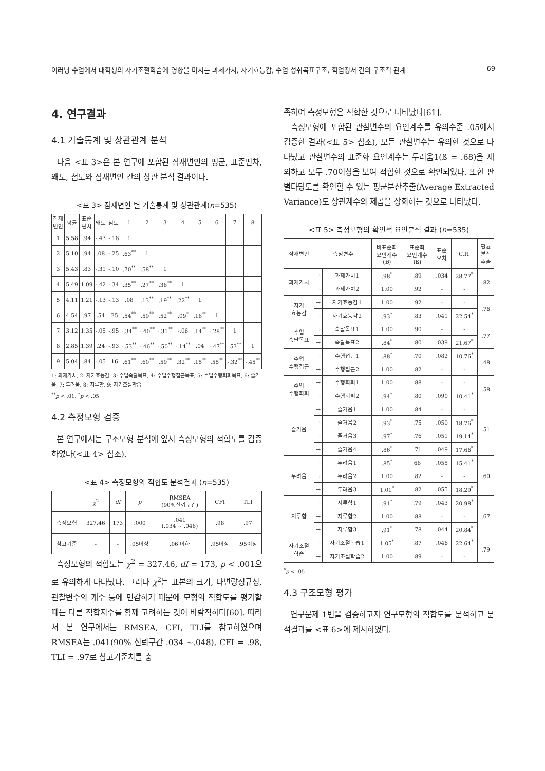이러닝 수업에서 대학생의 자기조절학습에 영향을 미치는 과제가치, 자기효능감, 수업 성취목표구조, 학업정서 간의 구조적 관계 69
4. 연구결과
4.1 기술통계 및 상관관계 분석
다음 <표 3>은 본 연구에 포함된 잠재변인의 평균, 표준편차, 왜도, 첨도와 잠재변인 간의 상관 분석 결과이다.
<표 3> 잠재변인 별 기술통계 및 상관관계(n=535)
| 잠재 변인 | 평균 | 표준 편차 | 왜도 | 첨도 | 1 | 2 | 3 | 4 | 5 | 6 | 7 | 8 |
| --- | --- | --- | --- | --- | --- | --- | --- | --- | --- | --- | --- | --- |
| 1 | 5.58 | .94 | -.43 | -.18 | 1 | | | | | | | |
| 2 | 5.10 | .94 | .08 | -.25 | .63<sup>**</sup> | 1 | | | | | | |
| 3 | 5.43 | .83 | -.31 | -.10 | .70<sup>**</sup> | .58<sup>**</sup> | 1 | | | | | |
| 4 | 5.49 | 1.09 | -.42 | -.34 | .35<sup>**</sup> | .27<sup>**</sup> | .38<sup>**</sup> | 1 | | | | |
| 5 | 4.11 | 1.21 | -.13 | -.13 | .08 | .13<sup>**</sup> | .19<sup>**</sup> | .22<sup>**</sup> | 1 | | | |
| 6 | 4.54 | .97 | .54 | .25 | .54<sup>**</sup> | .59<sup>**</sup> | .52<sup>**</sup> | .09<sup>*</sup> | .18<sup>**</sup> | 1 | | |
| 7 | 3.12 | 1.35 | -.05 | -.95 | -.34<sup>**</sup> | -.40<sup>**</sup> | -.31<sup>**</sup> | -.06 | .14<sup>**</sup> | -.28<sup>**</sup> | 1 | |
| 8 | 2.85 | 1.39 | .24 | -.93 | -.53<sup>**</sup> | -.46<sup>**</sup> | -.50<sup>**</sup> | -.14<sup>**</sup> | .04 | -.47<sup>**</sup> | .53<sup>**</sup> | 1 |
| 9 | 5.04 | .84 | -.05 | .16 | .61<sup>**</sup> | .60<sup>**</sup> | .59<sup>**</sup> | .32<sup>**</sup> | .15<sup>**</sup> | .55<sup>**</sup> | -.32<sup>**</sup> | -.45<sup>**</sup> |
1: 과제가치, 2: 자기효능감, 3: 수업숙달목표, 4: 수업수행접근목표, 5: 수업수행회피목표, 6: 즐거움, 7: 두려움, 8: 지루함, 9: 자기조절학습
<sup>**</sup> p < .01, <sup>*</sup>p < .05
4.2 측정모형 검증
본 연구에서는 구조모형 분석에 앞서 측정모형의 적합도를 검증하였다(<표 4> 참조).
<표 4> 측정모형의 적합도 분석결과 (n=535)
| | χ<sup>2</sup> | df | p | RMSEA (90%신뢰구간) | CFI | TLI |
| --- | --- | --- | --- | --- | --- | --- |
| 측정모형 | 327.46 | 173 | .000 | .041 (.034 ~ .048) | .98 | .97 |
| 참고기준 | - | - | .05이상 | .06 이하 | .95이상 | .95이상 |
측정모형의 적합도는 χ<sup>2</sup> = 327.46, df = 173, p < .001으로 유의하게 나타났다. 그러나 χ<sup>2</sup>는 표본의 크기, 다변량정규성, 관찰변수의 개수 등에 민감하기 때문에 모형의 적합도를 평가할 때는 다른 적합지수를 함께 고려하는 것이 바람직하다[60]. 따라서 본 연구에서는 RMSEA, CFI, TLI를 참고하였으며 RMSEA는 .041(90% 신뢰구간 .034 ~.048), CFI = .98, TLI = .97로 참고기준치를 충
족하여 측정모형은 적합한 것으로 나타났다[61].
측정모형에 포함된 관찰변수의 요인계수를 유의수준 .05에서 검증한 결과(<표 5> 참조), 모든 관찰변수는 유의한 것으로 나타났고 관찰변수의 표준화 요인계수는 두려움1(ß = .68)을 제외하고 모두 .70이상을 보여 적합한 것으로 확인되었다. 또한 판별타당도를 확인할 수 있는 평균분산추출(Average Extracted Variance)도 상관계수의 제곱을 상회하는 것으로 나타났다.
<표 5> 측정모형의 확인적 요인분석 결과 (n=535)
| 잠재변인 | 측정변수 | | 비표준화 요인계수 ( B ) | 표준화 요인계수 (ß) | 표준 오차 | C.R. | 평균 분산 추출 |
| --- | --- | --- | --- | --- | --- | --- | --- |
| 과제가치 | → | 과제가치1 | .98<sup>*</sup> | .89 | .034 | 28.77<sup>*</sup> | .82 |
| | → | 과제가치2 | 1.00 | .92 | - | - | |
| 자기 효능감 | → | 자기효능감1 | 1.00 | .92 | - | - | .76 |
| | → | 자기효능감2 | .93<sup>*</sup> | .83 | .041 | 22.54<sup>*</sup> | |
| 수업 숙달목표 | → | 숙달목표1 | 1.00 | .90 | - | - | .77 |
| | → | 숙달목표2 | .84<sup>*</sup> | .80 | .039 | 21.67<sup>*</sup> | |
| 수업 수행접근 | → | 수행접근1 | .88<sup>*</sup> | .70 | .082 | 10.76<sup>*</sup> | .48 |
| | → | 수행접근2 | 1.00 | .82 | - | - | |
| 수업 수행회피 | → | 수행회피1 | 1.00 | .88 | - | - | .58 |
| | → | 수행회피2 | .94<sup>*</sup> | .80 | .090 | 10.41<sup>*</sup> | |
| 즐거움 | → | 즐거움1 | 1.00 | .84 | - | - | .51 |
| | → | 즐거움2 | .93<sup>*</sup> | .75 | .050 | 18.76<sup>*</sup> | |
| | → | 즐거움3 | .97<sup>*</sup> | .76 | .051 | 19.14<sup>*</sup> | |
| | → | 즐거움4 | .86<sup>*</sup> | .71 | .049 | 17.66<sup>*</sup> | |
| 두려움 | → | 두려움1 | .85<sup>*</sup> | 68 | .055 | 15.41<sup>*</sup> | .60 |
| | → | 두려움2 | 1.00 | .82 | - | - | |
| | → | 두려움3 | 1.01<sup>*</sup> | .82 | .055 | 18.29<sup>*</sup> | |
| 지루함 | → | 지루함1 | .91<sup>*</sup> | .79 | .043 | 20.98<sup>*</sup> | .67 |
| | → | 지루함2 | 1.00 | .88 | - | - | |
| | → | 지루함3 | .91<sup>*</sup> | .78 | .044 | 20.84<sup>*</sup> | |
| 자기조절 학습 | → | 자기조절학습1 | 1.05<sup>*</sup> | .87 | .046 | 22.64<sup>*</sup> | .79 |
| | → | 자기조절학습2 | 1.00 | .89 | - | - | |
<sup>*</sup> p < .05
4.3 구조모형 평가
연구문제 1번을 검증하고자 연구모형의 적합도를 분석하고 분석결과를 <표 6>에 제시하였다.